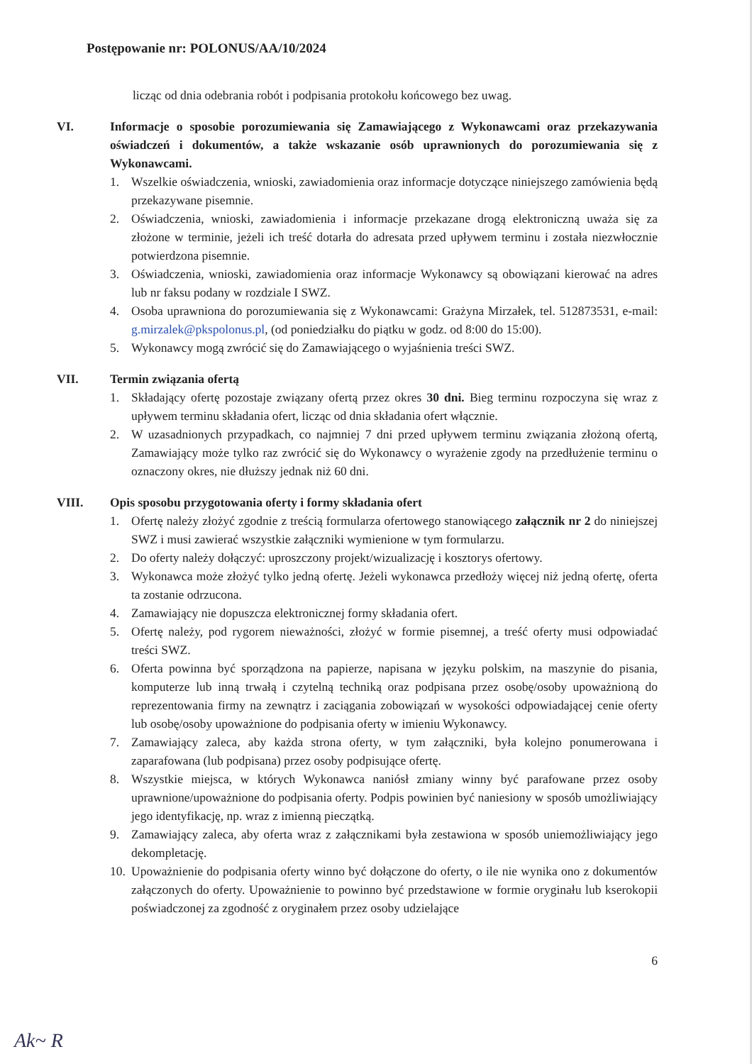Postępowanie nr: POLONUS/AA/10/2024
licząc od dnia odebrania robót i podpisania protokołu końcowego bez uwag.
VI. Informacje o sposobie porozumiewania się Zamawiającego z Wykonawcami oraz przekazywania oświadczeń i dokumentów, a także wskazanie osób uprawnionych do porozumiewania się z Wykonawcami.
1. Wszelkie oświadczenia, wnioski, zawiadomienia oraz informacje dotyczące niniejszego zamówienia będą przekazywane pisemnie.
2. Oświadczenia, wnioski, zawiadomienia i informacje przekazane drogą elektroniczną uważa się za złożone w terminie, jeżeli ich treść dotarła do adresata przed upływem terminu i została niezwłocznie potwierdzona pisemnie.
3. Oświadczenia, wnioski, zawiadomienia oraz informacje Wykonawcy są obowiązani kierować na adres lub nr faksu podany w rozdziale I SWZ.
4. Osoba uprawniona do porozumiewania się z Wykonawcami: Grażyna Mirzałek, tel. 512873531, e-mail: g.mirzalek@pkspolonus.pl, (od poniedziałku do piątku w godz. od 8:00 do 15:00).
5. Wykonawcy mogą zwrócić się do Zamawiającego o wyjaśnienia treści SWZ.
VII. Termin związania ofertą
1. Składający ofertę pozostaje związany ofertą przez okres 30 dni. Bieg terminu rozpoczyna się wraz z upływem terminu składania ofert, licząc od dnia składania ofert włącznie.
2. W uzasadnionych przypadkach, co najmniej 7 dni przed upływem terminu związania złożoną ofertą, Zamawiający może tylko raz zwrócić się do Wykonawcy o wyrażenie zgody na przedłużenie terminu o oznaczony okres, nie dłuższy jednak niż 60 dni.
VIII. Opis sposobu przygotowania oferty i formy składania ofert
1. Ofertę należy złożyć zgodnie z treścią formularza ofertowego stanowiącego załącznik nr 2 do niniejszej SWZ i musi zawierać wszystkie załączniki wymienione w tym formularzu.
2. Do oferty należy dołączyć: uproszczony projekt/wizualizację i kosztorys ofertowy.
3. Wykonawca może złożyć tylko jedną ofertę. Jeżeli wykonawca przedłoży więcej niż jedną ofertę, oferta ta zostanie odrzucona.
4. Zamawiający nie dopuszcza elektronicznej formy składania ofert.
5. Ofertę należy, pod rygorem nieważności, złożyć w formie pisemnej, a treść oferty musi odpowiadać treści SWZ.
6. Oferta powinna być sporządzona na papierze, napisana w języku polskim, na maszynie do pisania, komputerze lub inną trwałą i czytelną techniką oraz podpisana przez osobę/osoby upoważnioną do reprezentowania firmy na zewnątrz i zaciągania zobowiązań w wysokości odpowiadającej cenie oferty lub osobę/osoby upoważnione do podpisania oferty w imieniu Wykonawcy.
7. Zamawiający zaleca, aby każda strona oferty, w tym załączniki, była kolejno ponumerowana i zaparafowana (lub podpisana) przez osoby podpisujące ofertę.
8. Wszystkie miejsca, w których Wykonawca naniósł zmiany winny być parafowane przez osoby uprawnione/upoważnione do podpisania oferty. Podpis powinien być naniesiony w sposób umożliwiający jego identyfikację, np. wraz z imienną pieczątką.
9. Zamawiający zaleca, aby oferta wraz z załącznikami była zestawiona w sposób uniemożliwiający jego dekompletację.
10. Upoważnienie do podpisania oferty winno być dołączone do oferty, o ile nie wynika ono z dokumentów załączonych do oferty. Upoważnienie to powinno być przedstawione w formie oryginału lub kserokopii poświadczonej za zgodność z oryginałem przez osoby udzielające
6
Ak~ R